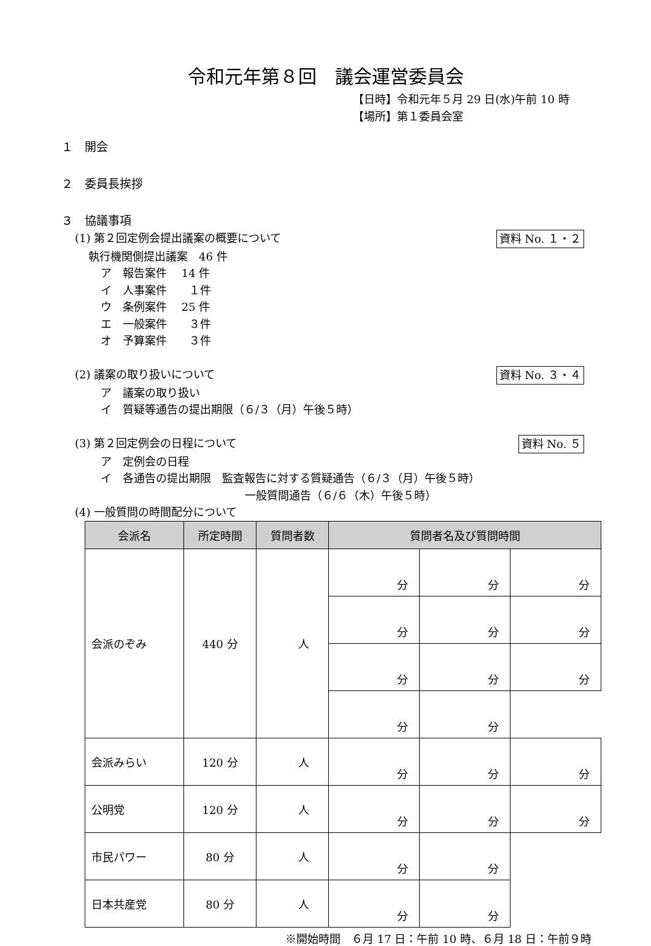令和元年第８回　議会運営委員会
【日時】令和元年５月 29 日(水)午前 10 時
【場所】第１委員会室
１　開会
２　委員長挨拶
３　協議事項
(1) 第２回定例会提出議案の概要について 資料 No. １・２
執行機関側提出議案　46 件
ア　報告案件　 14 件
イ　人事案件　　１件
ウ　条例案件　 25 件
エ　一般案件　　３件
オ　予算案件　　３件
(2) 議案の取り扱いについて 資料 No. ３・４
ア　議案の取り扱い
イ　質疑等通告の提出期限（６/３（月）午後５時）
(3) 第２回定例会の日程について 資料 No. ５
ア　定例会の日程
イ　各通告の提出期限　監査報告に対する質疑通告（６/３（月）午後５時）
一般質問通告（６/６（木）午後５時）
(4) 一般質問の時間配分について
| 会派名 | 所定時間 | 質問者数 | 質問者名及び質問時間 | | |
| --- | --- | --- | --- | --- | --- |
| 会派のぞみ | 440 分 | 人 | 分 | 分 | 分 |
| | | | 分 | 分 | 分 |
| | | | 分 | 分 | 分 |
| | | | 分 | 分 | |
| 会派みらい | 120 分 | 人 | 分 | 分 | 分 |
| 公明党 | 120 分 | 人 | 分 | 分 | 分 |
| 市民パワー | 80 分 | 人 | 分 | 分 | |
| 日本共産党 | 80 分 | 人 | 分 | 分 | |
※開始時間　６月 17 日：午前 10 時、６月 18 日：午前９時